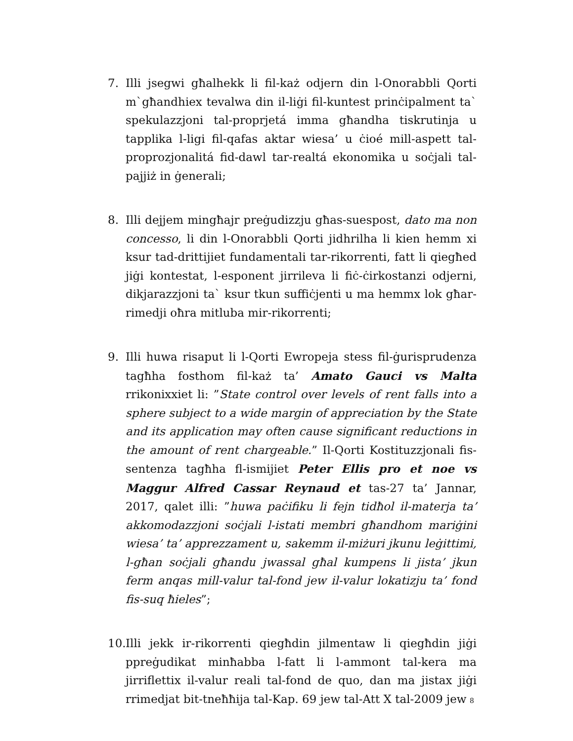7. Illi jsegwi għalhekk li fil-każ odjern din l-Onorabbli Qorti m`għandhiex tevalwa din il-liġi fil-kuntest prinċipalment ta` spekulazzjoni tal-proprjetá imma għandha tiskrutinja u tapplika l-ligi fil-qafas aktar wiesa’ u ċioé mill-aspett tal-proprozjonalitá fid-dawl tar-realtá ekonomika u soċjali tal-pajjiż in ġenerali;
8. Illi dejjem mingħajr preġudizzju għas-suespost, dato ma non concesso, li din l-Onorabbli Qorti jidhrilha li kien hemm xi ksur tad-drittijiet fundamentali tar-rikorrenti, fatt li qiegħed jiġi kontestat, l-esponent jirrileva li fiċ-ċirkostanzi odjerni, dikjarazzjoni ta` ksur tkun suffiċjenti u ma hemmx lok għar-rimedji oħra mitluba mir-rikorrenti;
9. Illi huwa risaput li l-Qorti Ewropeja stess fil-ġurisprudenza tagħha fosthom fil-każ ta’ Amato Gauci vs Malta rrikonixxiet li: ”State control over levels of rent falls into a sphere subject to a wide margin of appreciation by the State and its application may often cause significant reductions in the amount of rent chargeable.” Il-Qorti Kostituzzjonali fis-sentenza tagħha fl-ismijiet Peter Ellis pro et noe vs Maggur Alfred Cassar Reynaud et tas-27 ta’ Jannar, 2017, qalet illi: ”huwa paċifiku li fejn tidħol il-materja ta’ akkomodazzjoni soċjali l-istati membri għandhom mariġini wiesa’ ta’ apprezzament u, sakemm il-miżuri jkunu leġittimi, l-għan soċjali għandu jwassal għal kumpens li jista’ jkun ferm anqas mill-valur tal-fond jew il-valur lokatizju ta’ fond fis-suq ħieles”;
10.
Illi jekk ir-rikorrenti qiegħdin jilmentaw li qiegħdin jiġi ppreġudikat minħabba l-fatt li l-ammont tal-kera ma jirriflettix il-valur reali tal-fond de quo, dan ma jistax jiġi rrimedjat bit-tneħħija tal-Kap. 69 jew tal-Att X tal-2009 jew
8